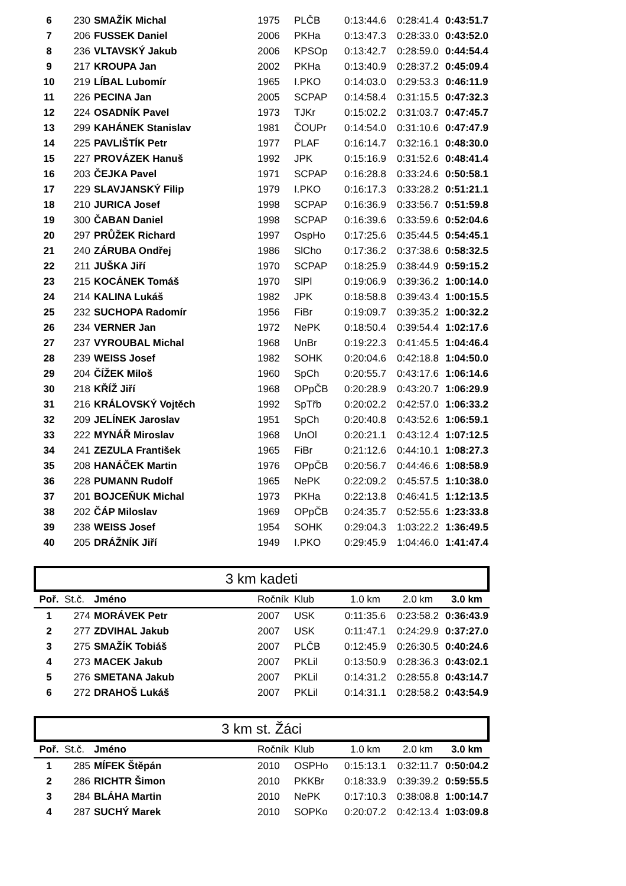| 6 | 230 | SMAŽÍK Michal | 1975 | PLČB | 0:13:44.6 | 0:28:41.4 | 0:43:51.7 |
| 7 | 206 | FUSSEK Daniel | 2006 | PKHa | 0:13:47.3 | 0:28:33.0 | 0:43:52.0 |
| 8 | 236 | VLTAVSKÝ Jakub | 2006 | KPSOp | 0:13:42.7 | 0:28:59.0 | 0:44:54.4 |
| 9 | 217 | KROUPA Jan | 2002 | PKHa | 0:13:40.9 | 0:28:37.2 | 0:45:09.4 |
| 10 | 219 | LÍBAL Lubomír | 1965 | I.PKO | 0:14:03.0 | 0:29:53.3 | 0:46:11.9 |
| 11 | 226 | PECINA Jan | 2005 | SCPAP | 0:14:58.4 | 0:31:15.5 | 0:47:32.3 |
| 12 | 224 | OSADNÍK Pavel | 1973 | TJKr | 0:15:02.2 | 0:31:03.7 | 0:47:45.7 |
| 13 | 299 | KAHÁNEK Stanislav | 1981 | ČOUPr | 0:14:54.0 | 0:31:10.6 | 0:47:47.9 |
| 14 | 225 | PAVLIŠTÍK Petr | 1977 | PLAF | 0:16:14.7 | 0:32:16.1 | 0:48:30.0 |
| 15 | 227 | PROVÁZEK Hanuš | 1992 | JPK | 0:15:16.9 | 0:31:52.6 | 0:48:41.4 |
| 16 | 203 | ČEJKA Pavel | 1971 | SCPAP | 0:16:28.8 | 0:33:24.6 | 0:50:58.1 |
| 17 | 229 | SLAVJANSKÝ Filip | 1979 | I.PKO | 0:16:17.3 | 0:33:28.2 | 0:51:21.1 |
| 18 | 210 | JURICA Josef | 1998 | SCPAP | 0:16:36.9 | 0:33:56.7 | 0:51:59.8 |
| 19 | 300 | ČABAN Daniel | 1998 | SCPAP | 0:16:39.6 | 0:33:59.6 | 0:52:04.6 |
| 20 | 297 | PRŮŽEK Richard | 1997 | OspHo | 0:17:25.6 | 0:35:44.5 | 0:54:45.1 |
| 21 | 240 | ZÁRUBA Ondřej | 1986 | SlCho | 0:17:36.2 | 0:37:38.6 | 0:58:32.5 |
| 22 | 211 | JUŠKA Jiří | 1970 | SCPAP | 0:18:25.9 | 0:38:44.9 | 0:59:15.2 |
| 23 | 215 | KOCÁNEK Tomáš | 1970 | SlPl | 0:19:06.9 | 0:39:36.2 | 1:00:14.0 |
| 24 | 214 | KALINA Lukáš | 1982 | JPK | 0:18:58.8 | 0:39:43.4 | 1:00:15.5 |
| 25 | 232 | SUCHOPA Radomír | 1956 | FiBr | 0:19:09.7 | 0:39:35.2 | 1:00:32.2 |
| 26 | 234 | VERNER Jan | 1972 | NePK | 0:18:50.4 | 0:39:54.4 | 1:02:17.6 |
| 27 | 237 | VYROUBAL Michal | 1968 | UnBr | 0:19:22.3 | 0:41:45.5 | 1:04:46.4 |
| 28 | 239 | WEISS Josef | 1982 | SOHK | 0:20:04.6 | 0:42:18.8 | 1:04:50.0 |
| 29 | 204 | ČÍŽEK Miloš | 1960 | SpCh | 0:20:55.7 | 0:43:17.6 | 1:06:14.6 |
| 30 | 218 | KŘÍŽ Jiří | 1968 | OPpČB | 0:20:28.9 | 0:43:20.7 | 1:06:29.9 |
| 31 | 216 | KRÁLOVSKÝ Vojtěch | 1992 | SpTřb | 0:20:02.2 | 0:42:57.0 | 1:06:33.2 |
| 32 | 209 | JELÍNEK Jaroslav | 1951 | SpCh | 0:20:40.8 | 0:43:52.6 | 1:06:59.1 |
| 33 | 222 | MYNÁŘ Miroslav | 1968 | UnOl | 0:20:21.1 | 0:43:12.4 | 1:07:12.5 |
| 34 | 241 | ZEZULA František | 1965 | FiBr | 0:21:12.6 | 0:44:10.1 | 1:08:27.3 |
| 35 | 208 | HANÁČEK Martin | 1976 | OPpČB | 0:20:56.7 | 0:44:46.6 | 1:08:58.9 |
| 36 | 228 | PUMANN Rudolf | 1965 | NePK | 0:22:09.2 | 0:45:57.5 | 1:10:38.0 |
| 37 | 201 | BOJCEŇUK Michal | 1973 | PKHa | 0:22:13.8 | 0:46:41.5 | 1:12:13.5 |
| 38 | 202 | ČÁP Miloslav | 1969 | OPpČB | 0:24:35.7 | 0:52:55.6 | 1:23:33.8 |
| 39 | 238 | WEISS Josef | 1954 | SOHK | 0:29:04.3 | 1:03:22.2 | 1:36:49.5 |
| 40 | 205 | DRÁŽNÍK Jiří | 1949 | I.PKO | 0:29:45.9 | 1:04:46.0 | 1:41:47.4 |
3 km kadeti
| Poř. | St.č. | Jméno | Ročník | Klub | 1.0 km | 2.0 km | 3.0 km |
| --- | --- | --- | --- | --- | --- | --- | --- |
| 1 | 274 | MORÁVEK Petr | 2007 | USK | 0:11:35.6 | 0:23:58.2 | 0:36:43.9 |
| 2 | 277 | ZDVIHAL Jakub | 2007 | USK | 0:11:47.1 | 0:24:29.9 | 0:37:27.0 |
| 3 | 275 | SMAŽÍK Tobiáš | 2007 | PLČB | 0:12:45.9 | 0:26:30.5 | 0:40:24.6 |
| 4 | 273 | MACEK Jakub | 2007 | PKLil | 0:13:50.9 | 0:28:36.3 | 0:43:02.1 |
| 5 | 276 | SMETANA Jakub | 2007 | PKLil | 0:14:31.2 | 0:28:55.8 | 0:43:14.7 |
| 6 | 272 | DRAHOŠ Lukáš | 2007 | PKLil | 0:14:31.1 | 0:28:58.2 | 0:43:54.9 |
3 km st. Žáci
| Poř. | St.č. | Jméno | Ročník | Klub | 1.0 km | 2.0 km | 3.0 km |
| --- | --- | --- | --- | --- | --- | --- | --- |
| 1 | 285 | MÍFEK Štěpán | 2010 | OSPHo | 0:15:13.1 | 0:32:11.7 | 0:50:04.2 |
| 2 | 286 | RICHTR Šimon | 2010 | PKKBr | 0:18:33.9 | 0:39:39.2 | 0:59:55.5 |
| 3 | 284 | BLÁHA Martin | 2010 | NePK | 0:17:10.3 | 0:38:08.8 | 1:00:14.7 |
| 4 | 287 | SUCHÝ Marek | 2010 | SOPKo | 0:20:07.2 | 0:42:13.4 | 1:03:09.8 |